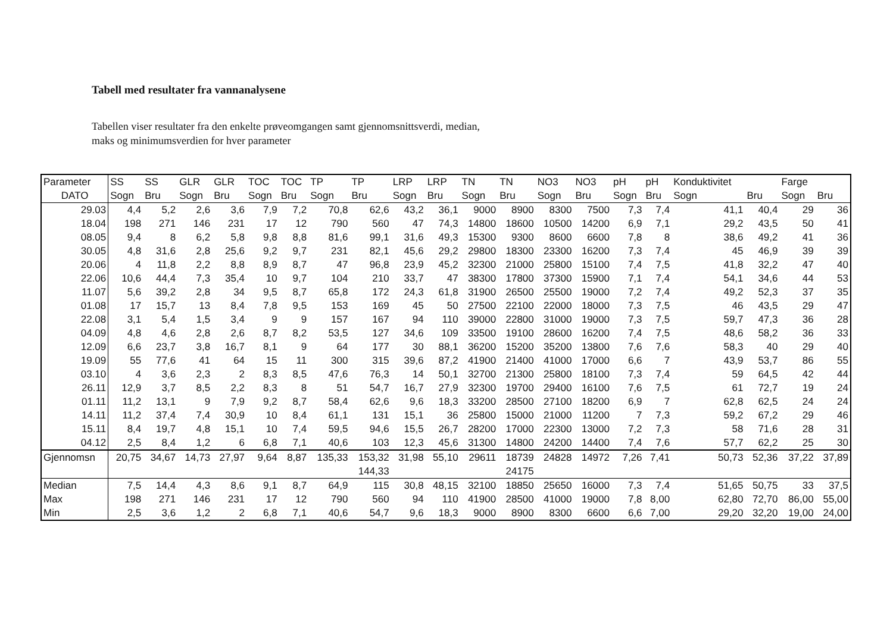Tabell med resultater fra vannanalysene
Tabellen viser resultater fra den enkelte prøveomgangen samt gjennomsnittsverdi, median,
maks og minimumsverdien for hver parameter
| Parameter | SS | SS | GLR | GLR | TOC | TOC | TP | TP | LRP | LRP | TN | TN | NO3 | NO3 | pH | pH | Konduktivitet | | Farge | |
| --- | --- | --- | --- | --- | --- | --- | --- | --- | --- | --- | --- | --- | --- | --- | --- | --- | --- | --- | --- | --- |
| DATO | Sogn | Bru | Sogn | Bru | Sogn | Bru | Sogn | Bru | Sogn | Bru | Sogn | Bru | Sogn | Bru | Sogn | Bru | Sogn | Bru | Sogn | Bru |
| 29.03 | 4,4 | 5,2 | 2,6 | 3,6 | 7,9 | 7,2 | 70,8 | 62,6 | 43,2 | 36,1 | 9000 | 8900 | 8300 | 7500 | 7,3 | 7,4 | 41,1 | 40,4 | 29 | 36 |
| 18.04 | 198 | 271 | 146 | 231 | 17 | 12 | 790 | 560 | 47 | 74,3 | 14800 | 18600 | 10500 | 14200 | 6,9 | 7,1 | 29,2 | 43,5 | 50 | 41 |
| 08.05 | 9,4 | 8 | 6,2 | 5,8 | 9,8 | 8,8 | 81,6 | 99,1 | 31,6 | 49,3 | 15300 | 9300 | 8600 | 6600 | 7,8 | 8 | 38,6 | 49,2 | 41 | 36 |
| 30.05 | 4,8 | 31,6 | 2,8 | 25,6 | 9,2 | 9,7 | 231 | 82,1 | 45,6 | 29,2 | 29800 | 18300 | 23300 | 16200 | 7,3 | 7,4 | 45 | 46,9 | 39 | 39 |
| 20.06 | 4 | 11,8 | 2,2 | 8,8 | 8,9 | 8,7 | 47 | 96,8 | 23,9 | 45,2 | 32300 | 21000 | 25800 | 15100 | 7,4 | 7,5 | 41,8 | 32,2 | 47 | 40 |
| 22.06 | 10,6 | 44,4 | 7,3 | 35,4 | 10 | 9,7 | 104 | 210 | 33,7 | 47 | 38300 | 17800 | 37300 | 15900 | 7,1 | 7,4 | 54,1 | 34,6 | 44 | 53 |
| 11.07 | 5,6 | 39,2 | 2,8 | 34 | 9,5 | 8,7 | 65,8 | 172 | 24,3 | 61,8 | 31900 | 26500 | 25500 | 19000 | 7,2 | 7,4 | 49,2 | 52,3 | 37 | 35 |
| 01.08 | 17 | 15,7 | 13 | 8,4 | 7,8 | 9,5 | 153 | 169 | 45 | 50 | 27500 | 22100 | 22000 | 18000 | 7,3 | 7,5 | 46 | 43,5 | 29 | 47 |
| 22.08 | 3,1 | 5,4 | 1,5 | 3,4 | 9 | 9 | 157 | 167 | 94 | 110 | 39000 | 22800 | 31000 | 19000 | 7,3 | 7,5 | 59,7 | 47,3 | 36 | 28 |
| 04.09 | 4,8 | 4,6 | 2,8 | 2,6 | 8,7 | 8,2 | 53,5 | 127 | 34,6 | 109 | 33500 | 19100 | 28600 | 16200 | 7,4 | 7,5 | 48,6 | 58,2 | 36 | 33 |
| 12.09 | 6,6 | 23,7 | 3,8 | 16,7 | 8,1 | 9 | 64 | 177 | 30 | 88,1 | 36200 | 15200 | 35200 | 13800 | 7,6 | 7,6 | 58,3 | 40 | 29 | 40 |
| 19.09 | 55 | 77,6 | 41 | 64 | 15 | 11 | 300 | 315 | 39,6 | 87,2 | 41900 | 21400 | 41000 | 17000 | 6,6 | 7 | 43,9 | 53,7 | 86 | 55 |
| 03.10 | 4 | 3,6 | 2,3 | 2 | 8,3 | 8,5 | 47,6 | 76,3 | 14 | 50,1 | 32700 | 21300 | 25800 | 18100 | 7,3 | 7,4 | 59 | 64,5 | 42 | 44 |
| 26.11 | 12,9 | 3,7 | 8,5 | 2,2 | 8,3 | 8 | 51 | 54,7 | 16,7 | 27,9 | 32300 | 19700 | 29400 | 16100 | 7,6 | 7,5 | 61 | 72,7 | 19 | 24 |
| 01.11 | 11,2 | 13,1 | 9 | 7,9 | 9,2 | 8,7 | 58,4 | 62,6 | 9,6 | 18,3 | 33200 | 28500 | 27100 | 18200 | 6,9 | 7 | 62,8 | 62,5 | 24 | 24 |
| 14.11 | 11,2 | 37,4 | 7,4 | 30,9 | 10 | 8,4 | 61,1 | 131 | 15,1 | 36 | 25800 | 15000 | 21000 | 11200 | 7 | 7,3 | 59,2 | 67,2 | 29 | 46 |
| 15.11 | 8,4 | 19,7 | 4,8 | 15,1 | 10 | 7,4 | 59,5 | 94,6 | 15,5 | 26,7 | 28200 | 17000 | 22300 | 13000 | 7,2 | 7,3 | 58 | 71,6 | 28 | 31 |
| 04.12 | 2,5 | 8,4 | 1,2 | 6 | 6,8 | 7,1 | 40,6 | 103 | 12,3 | 45,6 | 31300 | 14800 | 24200 | 14400 | 7,4 | 7,6 | 57,7 | 62,2 | 25 | 30 |
| Gjennomsn | 20,75 | 34,67 | 14,73 | 27,97 | 9,64 | 8,87 | 135,33 | 153,32 | 31,98 | 55,10 | 29611 | 18739 | 24828 | 14972 | 7,26 | 7,41 | 50,73 | 52,36 | 37,22 | 37,89 |
| | | | | | | | | 144,33 | | | | 24175 | | | | | | | | |
| Median | 7,5 | 14,4 | 4,3 | 8,6 | 9,1 | 8,7 | 64,9 | 115 | 30,8 | 48,15 | 32100 | 18850 | 25650 | 16000 | 7,3 | 7,4 | 51,65 | 50,75 | 33 | 37,5 |
| Max | 198 | 271 | 146 | 231 | 17 | 12 | 790 | 560 | 94 | 110 | 41900 | 28500 | 41000 | 19000 | 7,8 | 8,00 | 62,80 | 72,70 | 86,00 | 55,00 |
| Min | 2,5 | 3,6 | 1,2 | 2 | 6,8 | 7,1 | 40,6 | 54,7 | 9,6 | 18,3 | 9000 | 8900 | 8300 | 6600 | 6,6 | 7,00 | 29,20 | 32,20 | 19,00 | 24,00 |